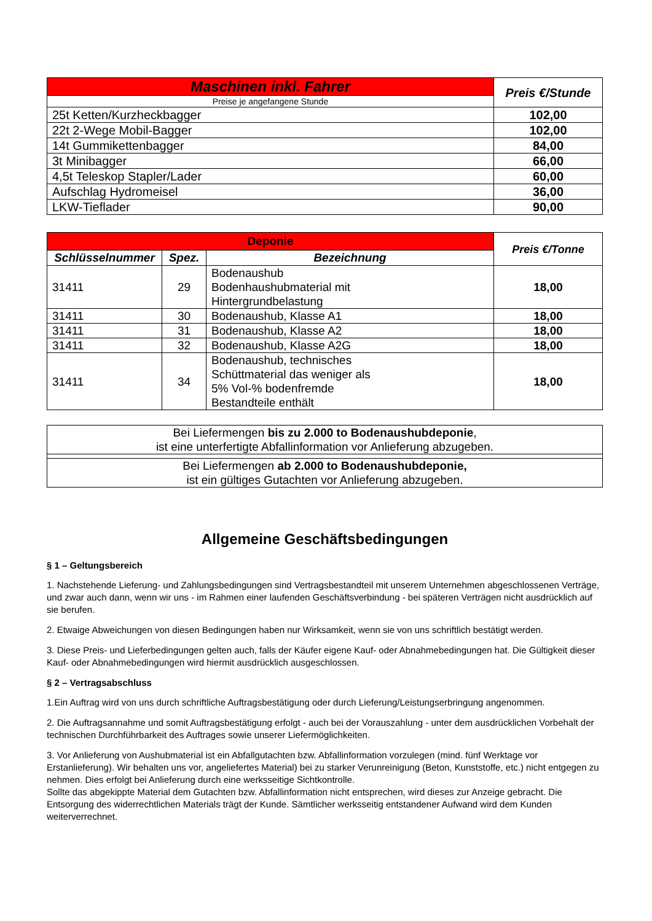| Maschinen inkl. Fahrer | Preis €/Stunde |
| --- | --- |
| Preise je angefangene Stunde | |
| 25t Ketten/Kurzheckbagger | 102,00 |
| 22t 2-Wege Mobil-Bagger | 102,00 |
| 14t Gummikettenbagger | 84,00 |
| 3t Minibagger | 66,00 |
| 4,5t Teleskop Stapler/Lader | 60,00 |
| Aufschlag Hydromeisel | 36,00 |
| LKW-Tieflader | 90,00 |
| Deponie | | | Preis €/Tonne |
| --- | --- | --- | --- |
| Schlüsselnummer | Spez. | Bezeichnung | |
| 31411 | 29 | Bodenaushub Bodenhaushubmaterial mit Hintergrundbelastung | 18,00 |
| 31411 | 30 | Bodenaushub, Klasse A1 | 18,00 |
| 31411 | 31 | Bodenaushub, Klasse A2 | 18,00 |
| 31411 | 32 | Bodenaushub, Klasse A2G | 18,00 |
| 31411 | 34 | Bodenaushub, technisches Schüttmaterial das weniger als 5% Vol-% bodenfremde Bestandteile enthält | 18,00 |
| Bei Liefermengen bis zu 2.000 to Bodenaushubdeponie , ist eine unterfertigte Abfallinformation vor Anlieferung abzugeben. |
| Bei Liefermengen ab 2.000 to Bodenaushubdeponie, ist ein gültiges Gutachten vor Anlieferung abzugeben. |
Allgemeine Geschäftsbedingungen
§ 1 – Geltungsbereich
1. Nachstehende Lieferung- und Zahlungsbedingungen sind Vertragsbestandteil mit unserem Unternehmen abgeschlossenen Verträge, und zwar auch dann, wenn wir uns - im Rahmen einer laufenden Geschäftsverbindung - bei späteren Verträgen nicht ausdrücklich auf sie berufen.
2. Etwaige Abweichungen von diesen Bedingungen haben nur Wirksamkeit, wenn sie von uns schriftlich bestätigt werden.
3. Diese Preis- und Lieferbedingungen gelten auch, falls der Käufer eigene Kauf- oder Abnahmebedingungen hat. Die Gültigkeit dieser Kauf- oder Abnahmebedingungen wird hiermit ausdrücklich ausgeschlossen.
§ 2 – Vertragsabschluss
1.Ein Auftrag wird von uns durch schriftliche Auftragsbestätigung oder durch Lieferung/Leistungserbringung angenommen.
2. Die Auftragsannahme und somit Auftragsbestätigung erfolgt - auch bei der Vorauszahlung - unter dem ausdrücklichen Vorbehalt der technischen Durchführbarkeit des Auftrages sowie unserer Liefermöglichkeiten.
3. Vor Anlieferung von Aushubmaterial ist ein Abfallgutachten bzw. Abfallinformation vorzulegen (mind. fünf Werktage vor Erstanlieferung). Wir behalten uns vor, angeliefertes Material) bei zu starker Verunreinigung (Beton, Kunststoffe, etc.) nicht entgegen zu nehmen. Dies erfolgt bei Anlieferung durch eine werksseitige Sichtkontrolle.
Sollte das abgekippte Material dem Gutachten bzw. Abfallinformation nicht entsprechen, wird dieses zur Anzeige gebracht. Die Entsorgung des widerrechtlichen Materials trägt der Kunde. Sämtlicher werksseitig entstandener Aufwand wird dem Kunden weiterverrechnet.